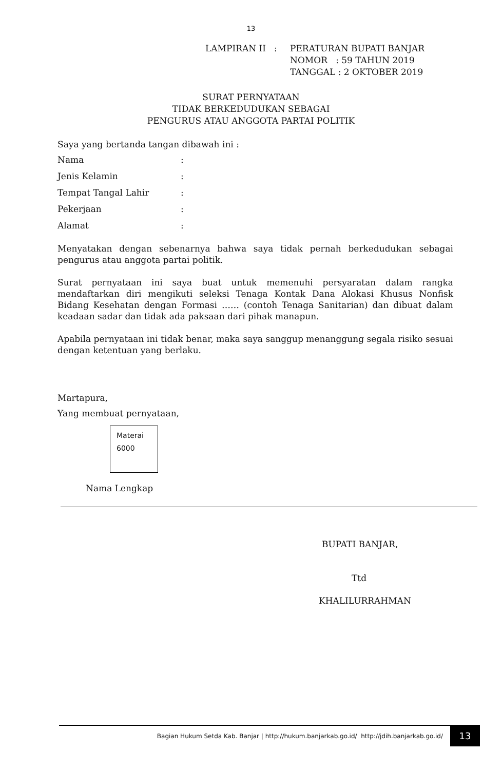13
LAMPIRAN II : PERATURAN BUPATI BANJAR
NOMOR : 59 TAHUN 2019
TANGGAL : 2 OKTOBER 2019
SURAT PERNYATAAN
TIDAK BERKEDUDUKAN SEBAGAI
PENGURUS ATAU ANGGOTA PARTAI POLITIK
Saya yang bertanda tangan dibawah ini :
| Nama | : |
| Jenis Kelamin | : |
| Tempat Tangal Lahir | : |
| Pekerjaan | : |
| Alamat | : |
Menyatakan dengan sebenarnya bahwa saya tidak pernah berkedudukan sebagai pengurus atau anggota partai politik.
Surat pernyataan ini saya buat untuk memenuhi persyaratan dalam rangka mendaftarkan diri mengikuti seleksi Tenaga Kontak Dana Alokasi Khusus Nonfisk Bidang Kesehatan dengan Formasi …… (contoh Tenaga Sanitarian) dan dibuat dalam keadaan sadar dan tidak ada paksaan dari pihak manapun.
Apabila pernyataan ini tidak benar, maka saya sanggup menanggung segala risiko sesuai dengan ketentuan yang berlaku.
Martapura,
Yang membuat pernyataan,
Materai
6000
Nama Lengkap
BUPATI BANJAR,
Ttd
KHALILURRAHMAN
Bagian Hukum Setda Kab. Banjar | http://hukum.banjarkab.go.id/ http://jdih.banjarkab.go.id/ 13